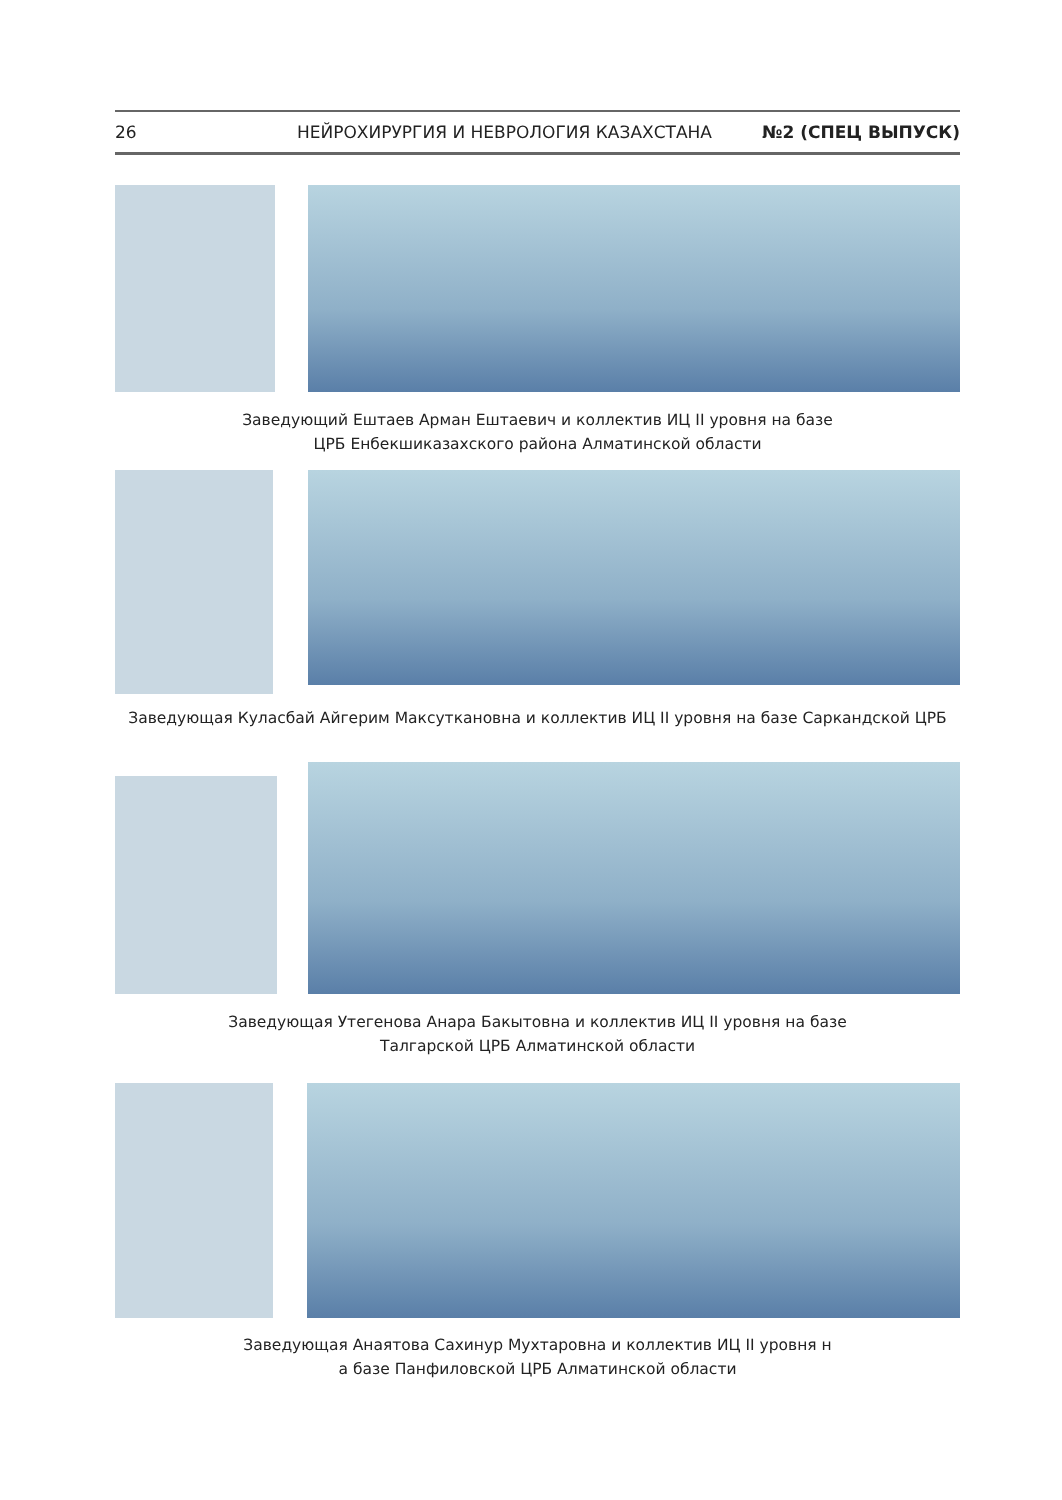26 НЕЙРОХИРУРГИЯ И НЕВРОЛОГИЯ КАЗАХСТАНА №2 (СПЕЦ ВЫПУСК)
Заведующий Ештаев Арман Ештаевич и коллектив ИЦ II уровня на базе
ЦРБ Енбекшиказахского района Алматинской области
Заведующая Куласбай Айгерим Максуткановна и коллектив ИЦ II уровня на базе Саркандской ЦРБ
Заведующая Утегенова Анара Бакытовна и коллектив ИЦ II уровня на базе
Талгарской ЦРБ Алматинской области
Заведующая Анаятова Сахинур Мухтаровна и коллектив ИЦ II уровня н
а базе Панфиловской ЦРБ Алматинской области